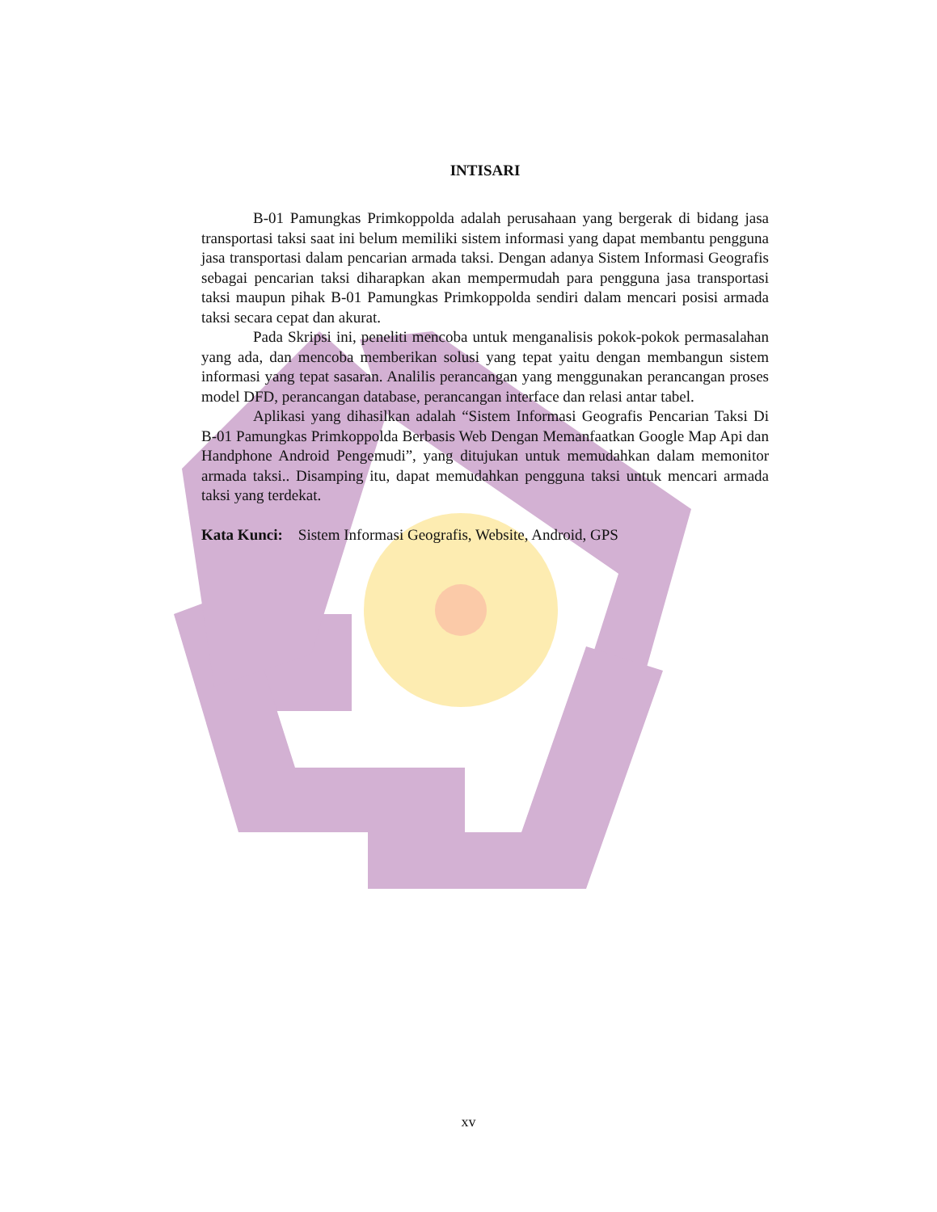INTISARI
B-01 Pamungkas Primkoppolda adalah perusahaan yang bergerak di bidang jasa transportasi taksi saat ini belum memiliki sistem informasi yang dapat membantu pengguna jasa transportasi dalam pencarian armada taksi. Dengan adanya Sistem Informasi Geografis sebagai pencarian taksi diharapkan akan mempermudah para pengguna jasa transportasi taksi maupun pihak B-01 Pamungkas Primkoppolda sendiri dalam mencari posisi armada taksi secara cepat dan akurat.
Pada Skripsi ini, peneliti mencoba untuk menganalisis pokok-pokok permasalahan yang ada, dan mencoba memberikan solusi yang tepat yaitu dengan membangun sistem informasi yang tepat sasaran. Analilis perancangan yang menggunakan perancangan proses model DFD, perancangan database, perancangan interface dan relasi antar tabel.
Aplikasi yang dihasilkan adalah “Sistem Informasi Geografis Pencarian Taksi Di B-01 Pamungkas Primkoppolda Berbasis Web Dengan Memanfaatkan Google Map Api dan Handphone Android Pengemudi”, yang ditujukan untuk memudahkan dalam memonitor armada taksi.. Disamping itu, dapat memudahkan pengguna taksi untuk mencari armada taksi yang terdekat.
Kata Kunci: Sistem Informasi Geografis, Website, Android, GPS
xv